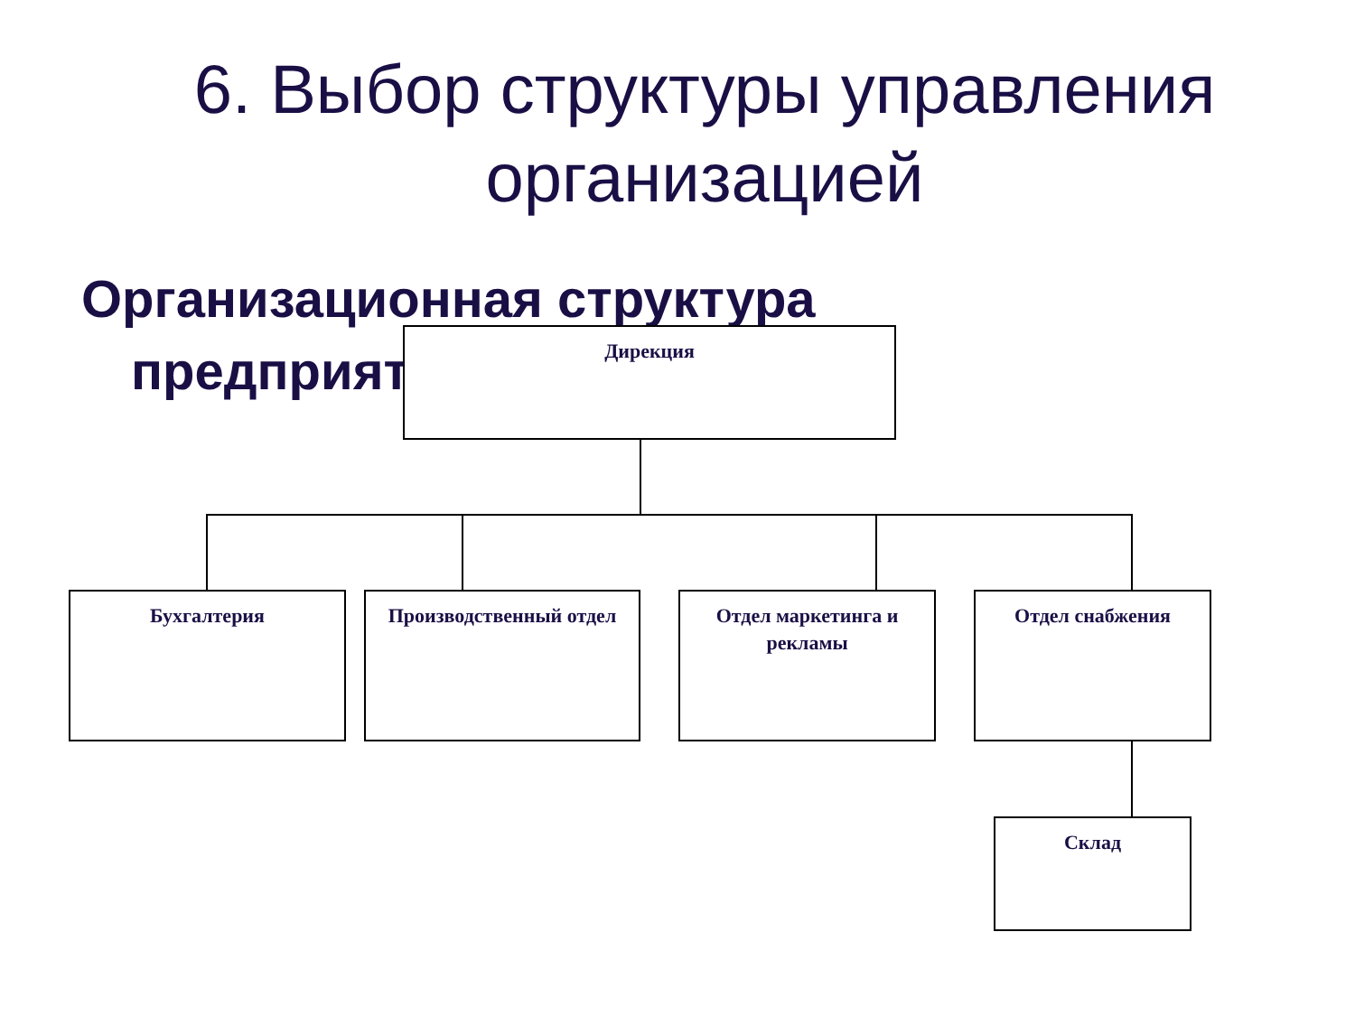6. Выбор структуры управления организацией
Организационная структура
предприятия
Дирекция
Бухгалтерия Производственный отдел
Отдел маркетинга и рекламы
Отдел снабжения
Склад